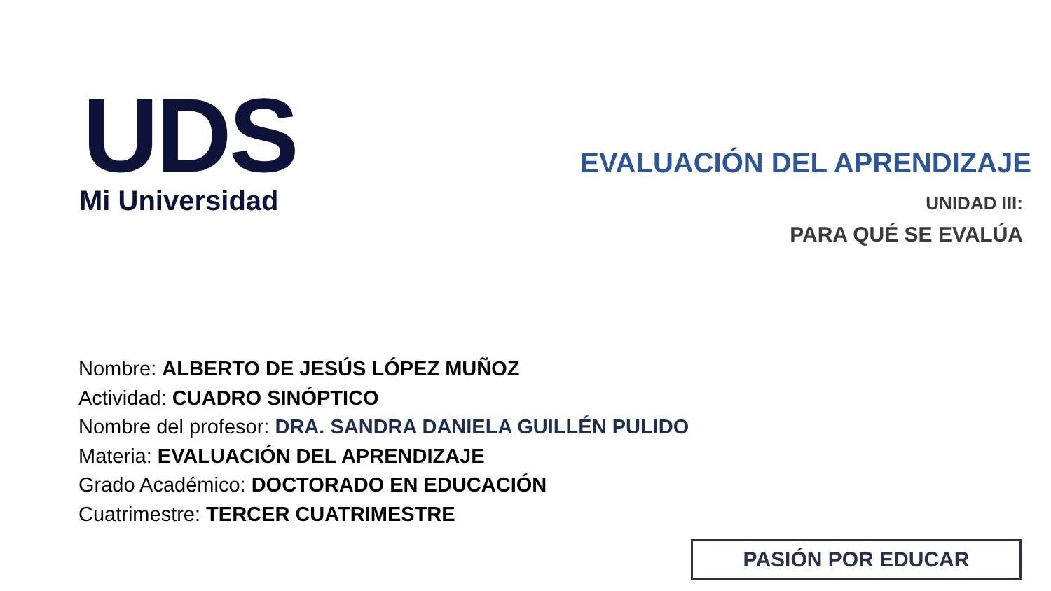UDS
Mi Universidad
EVALUACIÓN DEL APRENDIZAJE
UNIDAD III:
PARA QUÉ SE EVALÚA
Nombre: ALBERTO DE JESÚS LÓPEZ MUÑOZ
Actividad: CUADRO SINÓPTICO
Nombre del profesor: DRA. SANDRA DANIELA GUILLÉN PULIDO
Materia: EVALUACIÓN DEL APRENDIZAJE
Grado Académico: DOCTORADO EN EDUCACIÓN
Cuatrimestre: TERCER CUATRIMESTRE
PASIÓN POR EDUCAR